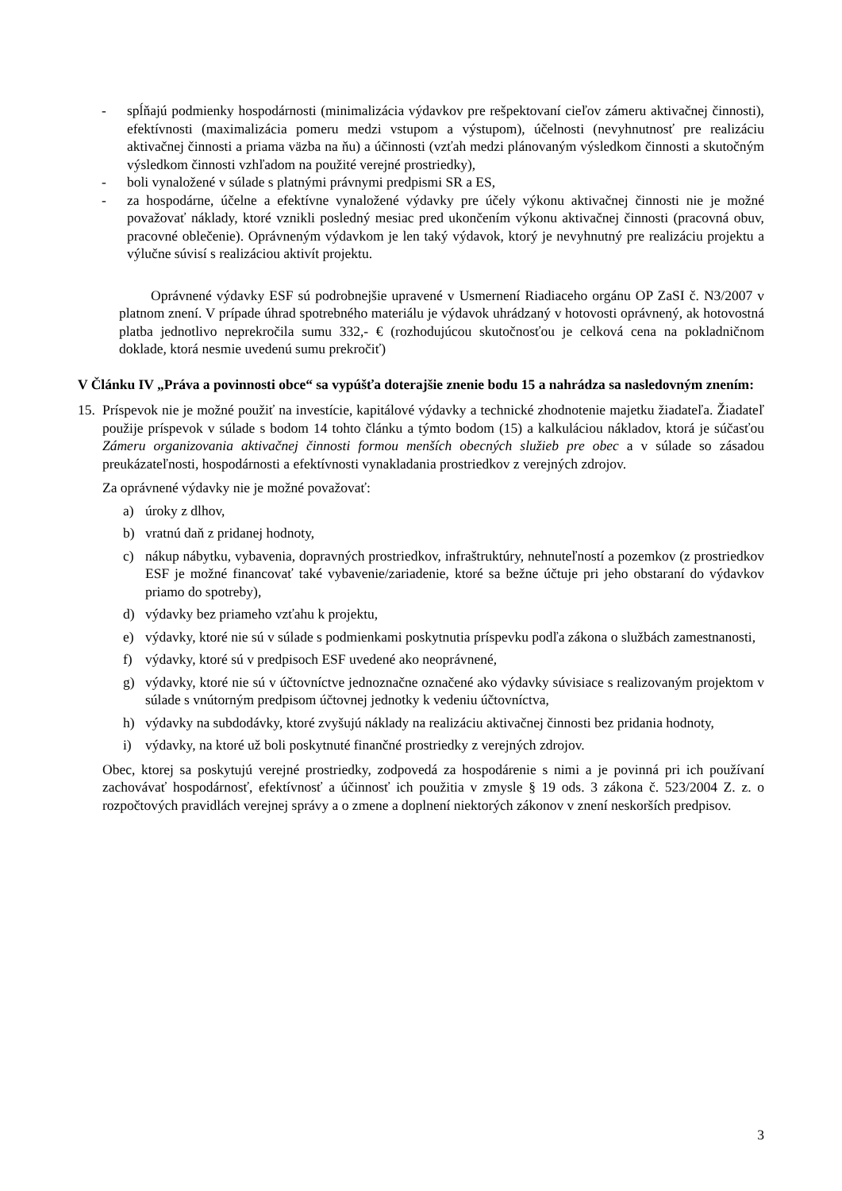- spĺňajú podmienky hospodárnosti (minimalizácia výdavkov pre rešpektovaní cieľov zámeru aktivačnej činnosti), efektívnosti (maximalizácia pomeru medzi vstupom a výstupom), účelnosti (nevyhnutnosť pre realizáciu aktivačnej činnosti a priama väzba na ňu) a účinnosti (vzťah medzi plánovaným výsledkom činnosti a skutočným výsledkom činnosti vzhľadom na použité verejné prostriedky),
- boli vynaložené v súlade s platnými právnymi predpismi SR a ES,
- za hospodárne, účelne a efektívne vynaložené výdavky pre účely výkonu aktivačnej činnosti nie je možné považovať náklady, ktoré vznikli posledný mesiac pred ukončením výkonu aktivačnej činnosti (pracovná obuv, pracovné oblečenie). Oprávneným výdavkom je len taký výdavok, ktorý je nevyhnutný pre realizáciu projektu a výlučne súvisí s realizáciou aktivít projektu.
Oprávnené výdavky ESF sú podrobnejšie upravené v Usmernení Riadiaceho orgánu OP ZaSI č. N3/2007 v platnom znení. V prípade úhrad spotrebného materiálu je výdavok uhrádzaný v hotovosti oprávnený, ak hotovostná platba jednotlivo neprekročila sumu 332,- € (rozhodujúcou skutočnosťou je celková cena na pokladničnom doklade, ktorá nesmie uvedenú sumu prekročiť)
V Článku IV „Práva a povinnosti obce“ sa vypúšťa doterajšie znenie bodu 15 a nahrádza sa nasledovným znením:
15.
Príspevok nie je možné použiť na investície, kapitálové výdavky a technické zhodnotenie majetku žiadateľa. Žiadateľ použije príspevok v súlade s bodom 14 tohto článku a týmto bodom (15) a kalkuláciou nákladov, ktorá je súčasťou Zámeru organizovania aktivačnej činnosti formou menších obecných služieb pre obec a v súlade so zásadou preukázateľnosti, hospodárnosti a efektívnosti vynakladania prostriedkov z verejných zdrojov.
Za oprávnené výdavky nie je možné považovať:
a) úroky z dlhov,
b) vratnú daň z pridanej hodnoty,
c) nákup nábytku, vybavenia, dopravných prostriedkov, infraštruktúry, nehnuteľností a pozemkov (z prostriedkov ESF je možné financovať také vybavenie/zariadenie, ktoré sa bežne účtuje pri jeho obstaraní do výdavkov priamo do spotreby),
d) výdavky bez priameho vzťahu k projektu,
e) výdavky, ktoré nie sú v súlade s podmienkami poskytnutia príspevku podľa zákona o službách zamestnanosti,
f) výdavky, ktoré sú v predpisoch ESF uvedené ako neoprávnené,
g) výdavky, ktoré nie sú v účtovníctve jednoznačne označené ako výdavky súvisiace s realizovaným projektom v súlade s vnútorným predpisom účtovnej jednotky k vedeniu účtovníctva,
h) výdavky na subdodávky, ktoré zvyšujú náklady na realizáciu aktivačnej činnosti bez pridania hodnoty,
i) výdavky, na ktoré už boli poskytnuté finančné prostriedky z verejných zdrojov.
Obec, ktorej sa poskytujú verejné prostriedky, zodpovedá za hospodárenie s nimi a je povinná pri ich používaní zachovávať hospodárnosť, efektívnosť a účinnosť ich použitia v zmysle § 19 ods. 3 zákona č. 523/2004 Z. z. o rozpočtových pravidlách verejnej správy a o zmene a doplnení niektorých zákonov v znení neskorších predpisov.
3